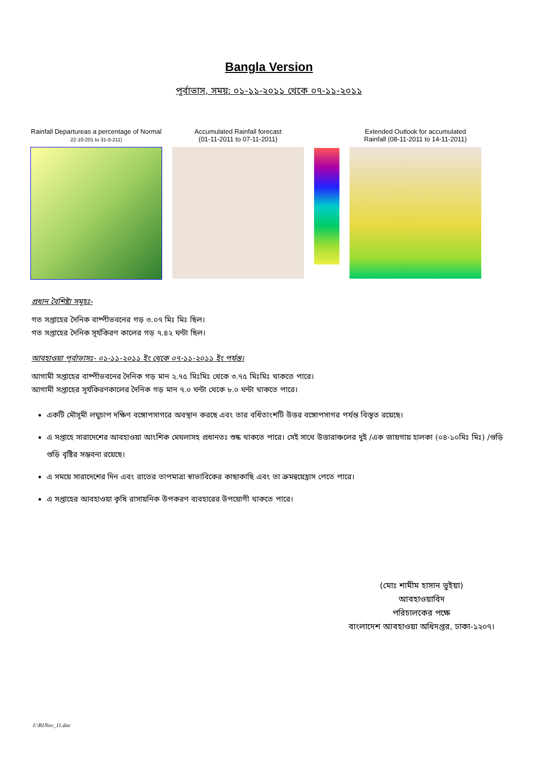Bangla Version
পূর্বাভাস, সময়: ০১-১১-২০১১ থেকে ০৭-১১-২০১১
Rainfall Departureas a percentage of Normal
22-10-201 to 31-0-211)
Accumulated Rainfall forecast
(01-11-2011 to 07-11-2011)
Extended Outlook for accumulated
Rainfall (08-11-2011 to 14-11-2011)
প্রধান বৈশিষ্ট্য সমূহঃ-
গত সপ্তাহের দৈনিক বাষ্পীভবনের গড় ৩.০৭ মিঃ মিঃ ছিল।
গত সপ্তাহের দৈনিক সূর্যকিরণ কালের গড় ৭.৪২ ঘন্টা ছিল।
আবহাওয়া পূর্বাভাসঃ- ০১-১১-২০১১ ইং থেকে ০৭-১১-২০১১ ইং পর্যন্ত।
আগামী সপ্তাহের বাষ্পীভবনের দৈনিক গড় মান ২.৭৫ মিঃমিঃ থেকে ৩.৭৫ মিঃমিঃ থাকতে পারে।
আগামী সপ্তাহের সূর্যকিরণকালের দৈনিক গড় মান ৭.০ ঘন্টা থেকে ৮.০ ঘন্টা থাকতে পারে।
একটি মৌসূমী লঘুচাপ দক্ষিণ বঙ্গোপসাগরে অবস্থান করছে এবং তার বর্ধিতাংশটি উত্তর বঙ্গোপসাগর পর্যন্ত বিস্তৃত রয়েছে।
এ সপ্তাহে সারাদেশের আবহাওয়া আংশিক মেঘলাসহ প্রধানতঃ শুষ্ক থাকতে পারে। সেই সাথে উত্তারাঞ্চলের দুই /এক জায়গায় হালকা (০৪-১০মিঃ মিঃ) /গুড়ি গুড়ি বৃষ্টির সম্ভবনা রয়েছে।
এ সময়ে সারাদেশের দিন এবং রাতের তাপমাত্রা স্বাভাবিকের কাছাকাছি এবং তা ক্রমন্বয়েহ্রাস পেতে পারে।
এ সপ্তাহের আবহাওয়া কৃষি রাসায়নিক উপকরণ ব্যবহারের উপয়োগী থাকতে পারে।
(মোঃ শামীম হাসান ভুইয়া)
আবহাওয়াবিদ
পরিচালকের পক্ষে
বাংলাদেশ আবহাওয়া অধিদপ্তর, ঢাকা-১২০৭।
I:\B1Nov_11.doc